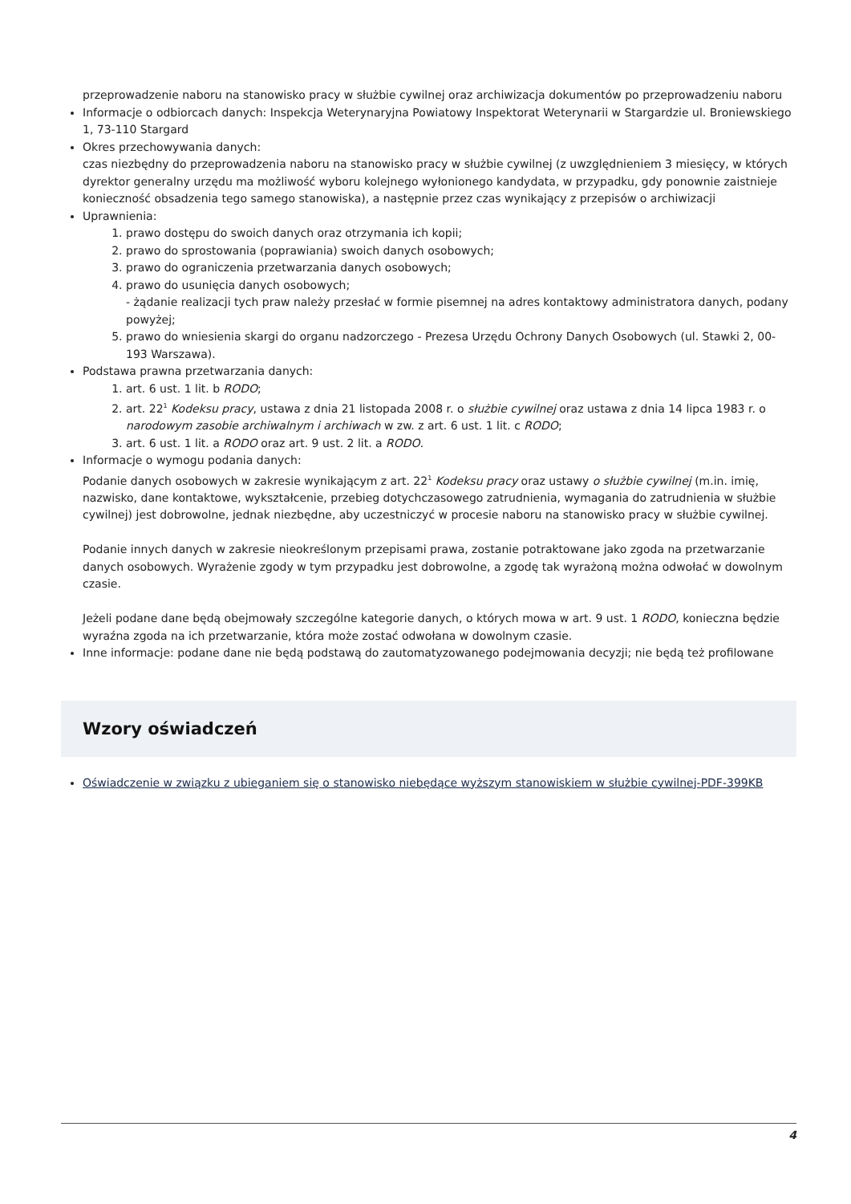przeprowadzenie naboru na stanowisko pracy w służbie cywilnej oraz archiwizacja dokumentów po przeprowadzeniu naboru
Informacje o odbiorcach danych: Inspekcja Weterynaryjna Powiatowy Inspektorat Weterynarii w Stargardzie ul. Broniewskiego 1, 73-110 Stargard
Okres przechowywania danych:
czas niezbędny do przeprowadzenia naboru na stanowisko pracy w służbie cywilnej (z uwzględnieniem 3 miesięcy, w których dyrektor generalny urzędu ma możliwość wyboru kolejnego wyłonionego kandydata, w przypadku, gdy ponownie zaistnieje konieczność obsadzenia tego samego stanowiska), a następnie przez czas wynikający z przepisów o archiwizacji
Uprawnienia:
1. prawo dostępu do swoich danych oraz otrzymania ich kopii;
2. prawo do sprostowania (poprawiania) swoich danych osobowych;
3. prawo do ograniczenia przetwarzania danych osobowych;
4. prawo do usunięcia danych osobowych;
- żądanie realizacji tych praw należy przesłać w formie pisemnej na adres kontaktowy administratora danych, podany powyżej;
5. prawo do wniesienia skargi do organu nadzorczego - Prezesa Urzędu Ochrony Danych Osobowych (ul. Stawki 2, 00-193 Warszawa).
Podstawa prawna przetwarzania danych:
1. art. 6 ust. 1 lit. b RODO;
2. art. 22<sup>1</sup> Kodeksu pracy, ustawa z dnia 21 listopada 2008 r. o służbie cywilnej oraz ustawa z dnia 14 lipca 1983 r. o narodowym zasobie archiwalnym i archiwach w zw. z art. 6 ust. 1 lit. c RODO;
3. art. 6 ust. 1 lit. a RODO oraz art. 9 ust. 2 lit. a RODO.
Informacje o wymogu podania danych:
Podanie danych osobowych w zakresie wynikającym z art. 22<sup>1</sup> Kodeksu pracy oraz ustawy o służbie cywilnej (m.in. imię, nazwisko, dane kontaktowe, wykształcenie, przebieg dotychczasowego zatrudnienia, wymagania do zatrudnienia w służbie cywilnej) jest dobrowolne, jednak niezbędne, aby uczestniczyć w procesie naboru na stanowisko pracy w służbie cywilnej.
Podanie innych danych w zakresie nieokreślonym przepisami prawa, zostanie potraktowane jako zgoda na przetwarzanie danych osobowych. Wyrażenie zgody w tym przypadku jest dobrowolne, a zgodę tak wyrażoną można odwołać w dowolnym czasie.
Jeżeli podane dane będą obejmowały szczególne kategorie danych, o których mowa w art. 9 ust. 1 RODO, konieczna będzie wyraźna zgoda na ich przetwarzanie, która może zostać odwołana w dowolnym czasie.
Inne informacje: podane dane nie będą podstawą do zautomatyzowanego podejmowania decyzji; nie będą też profilowane
Wzory oświadczeń
Oświadczenie w związku z ubieganiem się o stanowisko niebędące wyższym stanowiskiem w służbie cywilnej-PDF-399KB
4